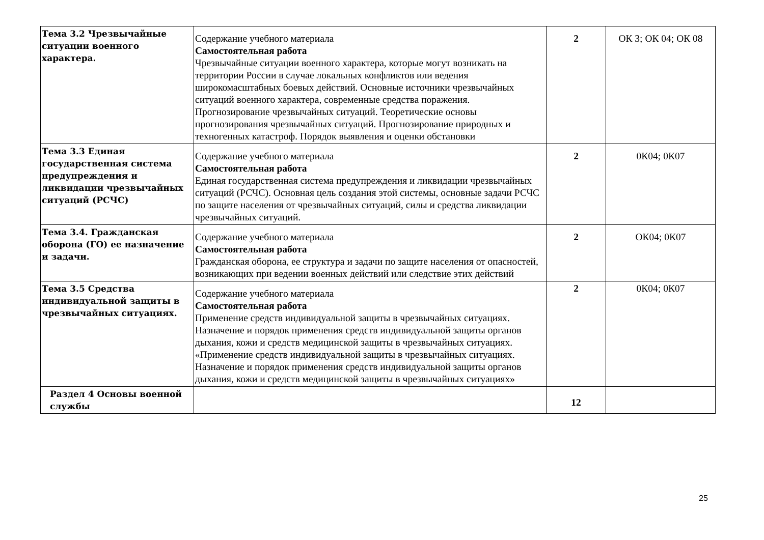| Тема 3.2 Чрезвычайные ситуации военного характера. | Содержание учебного материала Самостоятельная работа Чрезвычайные ситуации военного характера, которые могут возникать на территории России в случае локальных конфликтов или ведения широкомасштабных боевых действий. Основные источники чрезвычайных ситуаций военного характера, современные средства поражения. Прогнозирование чрезвычайных ситуаций. Теоретические основы прогнозирования чрезвычайных ситуаций. Прогнозирование природных и техногенных катастроф. Порядок выявления и оценки обстановки | 2 | ОК 3; ОК 04; ОК 08 |
| Тема 3.3 Единая государственная система предупреждения и ликвидации чрезвычайных ситуаций (РСЧС) | Содержание учебного материала Самостоятельная работа Единая государственная система предупреждения и ликвидации чрезвычайных ситуаций (РСЧС). Основная цель создания этой системы, основные задачи РСЧС по защите населения от чрезвычайных ситуаций, силы и средства ликвидации чрезвычайных ситуаций. | 2 | 0К04; 0К07 |
| Тема 3.4. Гражданская оборона (ГО) ее назначение и задачи. | Содержание учебного материала Самостоятельная работа Гражданская оборона, ее структура и задачи по защите населения от опасностей, возникающих при ведении военных действий или следствие этих действий | 2 | ОК04; 0К07 |
| Тема 3.5 Средства индивидуальной защиты в чрезвычайных ситуациях. | Содержание учебного материала Самостоятельная работа Применение средств индивидуальной защиты в чрезвычайных ситуациях. Назначение и порядок применения средств индивидуальной защиты органов дыхания, кожи и средств медицинской защиты в чрезвычайных ситуациях. «Применение средств индивидуальной защиты в чрезвычайных ситуациях. Назначение и порядок применения средств индивидуальной защиты органов дыхания, кожи и средств медицинской защиты в чрезвычайных ситуациях» | 2 | 0К04; 0К07 |
| Раздел 4 Основы военной службы | | 12 | |
25